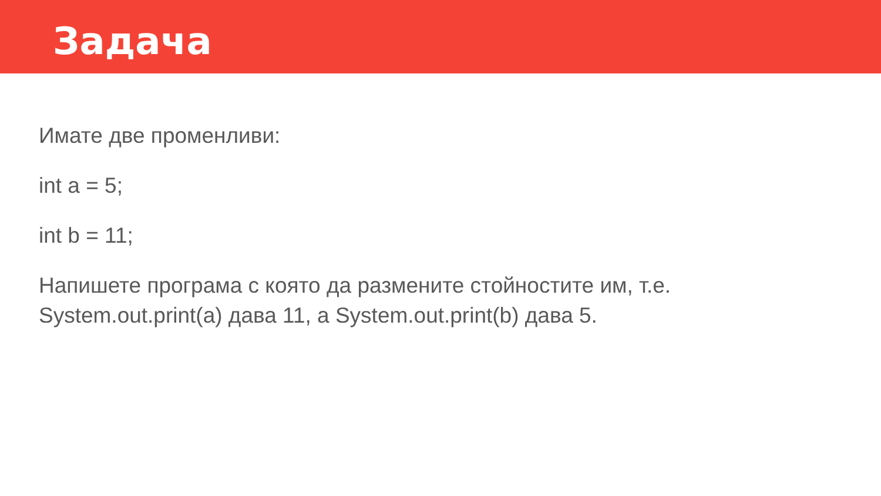Задача
Имате две променливи:
int a = 5;
int b = 11;
Напишете програма с която да размените стойностите им, т.е.
System.out.print(a) дава 11, а System.out.print(b) дава 5.